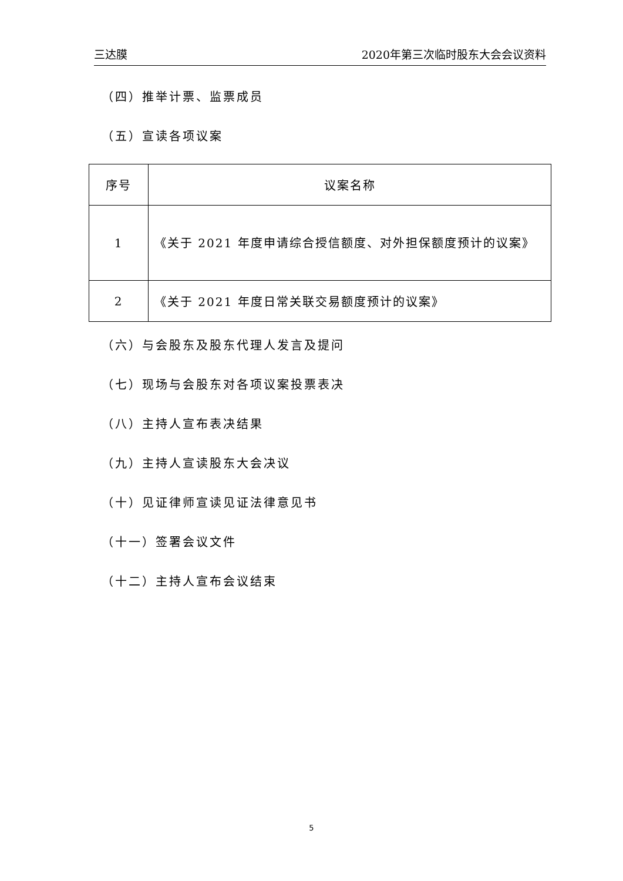三达膜 2020年第三次临时股东大会会议资料
（四）推举计票、监票成员
（五）宣读各项议案
| 序号 | 议案名称 |
| --- | --- |
| 1 | 《关于 2021 年度申请综合授信额度、对外担保额度预计的议案》 |
| 2 | 《关于 2021 年度日常关联交易额度预计的议案》 |
（六）与会股东及股东代理人发言及提问
（七）现场与会股东对各项议案投票表决
（八）主持人宣布表决结果
（九）主持人宣读股东大会决议
（十）见证律师宣读见证法律意见书
（十一）签署会议文件
（十二）主持人宣布会议结束
5